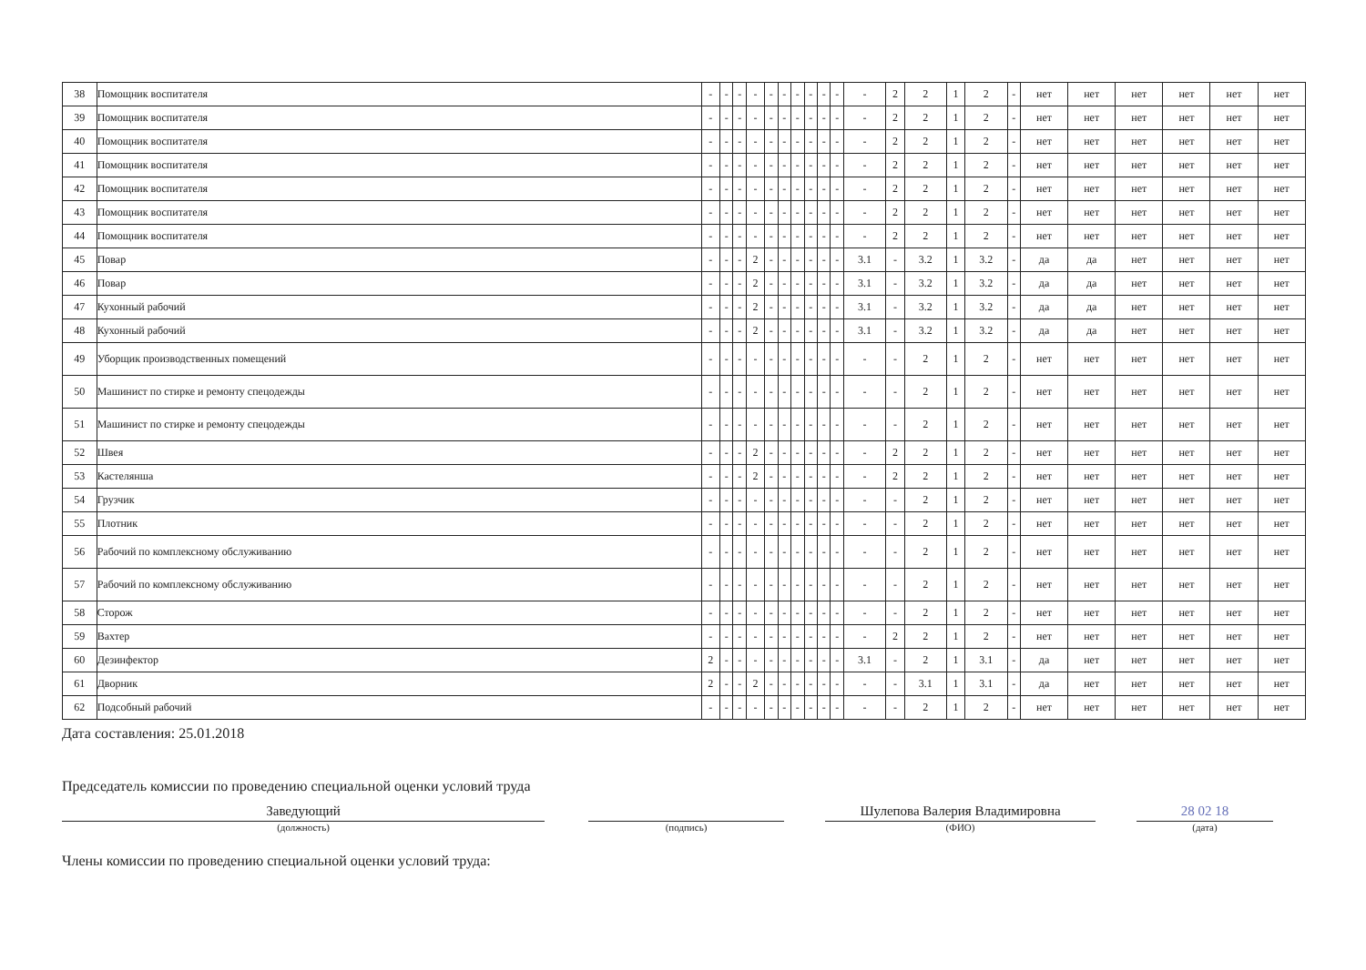| 38 | Помощник воспитателя | - | - | - | - | - | - | - | - | - | - | - | 2 | 2 | 1 | 2 | - | нет | нет | нет | нет | нет | нет |
| 39 | Помощник воспитателя | - | - | - | - | - | - | - | - | - | - | - | 2 | 2 | 1 | 2 | - | нет | нет | нет | нет | нет | нет |
| 40 | Помощник воспитателя | - | - | - | - | - | - | - | - | - | - | - | 2 | 2 | 1 | 2 | - | нет | нет | нет | нет | нет | нет |
| 41 | Помощник воспитателя | - | - | - | - | - | - | - | - | - | - | - | 2 | 2 | 1 | 2 | - | нет | нет | нет | нет | нет | нет |
| 42 | Помощник воспитателя | - | - | - | - | - | - | - | - | - | - | - | 2 | 2 | 1 | 2 | - | нет | нет | нет | нет | нет | нет |
| 43 | Помощник воспитателя | - | - | - | - | - | - | - | - | - | - | - | 2 | 2 | 1 | 2 | - | нет | нет | нет | нет | нет | нет |
| 44 | Помощник воспитателя | - | - | - | - | - | - | - | - | - | - | - | 2 | 2 | 1 | 2 | - | нет | нет | нет | нет | нет | нет |
| 45 | Повар | - | - | - | 2 | - | - | - | - | - | - | 3.1 | - | 3.2 | 1 | 3.2 | - | да | да | нет | нет | нет | нет |
| 46 | Повар | - | - | - | 2 | - | - | - | - | - | - | 3.1 | - | 3.2 | 1 | 3.2 | - | да | да | нет | нет | нет | нет |
| 47 | Кухонный рабочий | - | - | - | 2 | - | - | - | - | - | - | 3.1 | - | 3.2 | 1 | 3.2 | - | да | да | нет | нет | нет | нет |
| 48 | Кухонный рабочий | - | - | - | 2 | - | - | - | - | - | - | 3.1 | - | 3.2 | 1 | 3.2 | - | да | да | нет | нет | нет | нет |
| 49 | Уборщик производственных помещений | - | - | - | - | - | - | - | - | - | - | - | - | 2 | 1 | 2 | - | нет | нет | нет | нет | нет | нет |
| 50 | Машинист по стирке и ремонту спецодежды | - | - | - | - | - | - | - | - | - | - | - | - | 2 | 1 | 2 | - | нет | нет | нет | нет | нет | нет |
| 51 | Машинист по стирке и ремонту спецодежды | - | - | - | - | - | - | - | - | - | - | - | - | 2 | 1 | 2 | - | нет | нет | нет | нет | нет | нет |
| 52 | Швея | - | - | - | 2 | - | - | - | - | - | - | - | 2 | 2 | 1 | 2 | - | нет | нет | нет | нет | нет | нет |
| 53 | Кастелянша | - | - | - | 2 | - | - | - | - | - | - | - | 2 | 2 | 1 | 2 | - | нет | нет | нет | нет | нет | нет |
| 54 | Грузчик | - | - | - | - | - | - | - | - | - | - | - | - | 2 | 1 | 2 | - | нет | нет | нет | нет | нет | нет |
| 55 | Плотник | - | - | - | - | - | - | - | - | - | - | - | - | 2 | 1 | 2 | - | нет | нет | нет | нет | нет | нет |
| 56 | Рабочий по комплексному обслуживанию | - | - | - | - | - | - | - | - | - | - | - | - | 2 | 1 | 2 | - | нет | нет | нет | нет | нет | нет |
| 57 | Рабочий по комплексному обслуживанию | - | - | - | - | - | - | - | - | - | - | - | - | 2 | 1 | 2 | - | нет | нет | нет | нет | нет | нет |
| 58 | Сторож | - | - | - | - | - | - | - | - | - | - | - | - | 2 | 1 | 2 | - | нет | нет | нет | нет | нет | нет |
| 59 | Вахтер | - | - | - | - | - | - | - | - | - | - | - | 2 | 2 | 1 | 2 | - | нет | нет | нет | нет | нет | нет |
| 60 | Дезинфектор | 2 | - | - | - | - | - | - | - | - | - | 3.1 | - | 2 | 1 | 3.1 | - | да | нет | нет | нет | нет | нет |
| 61 | Дворник | 2 | - | - | 2 | - | - | - | - | - | - | - | - | 3.1 | 1 | 3.1 | - | да | нет | нет | нет | нет | нет |
| 62 | Подсобный рабочий | - | - | - | - | - | - | - | - | - | - | - | - | 2 | 1 | 2 | - | нет | нет | нет | нет | нет | нет |
Дата составления: 25.01.2018
Председатель комиссии по проведению специальной оценки условий труда
Заведующий
(должность)
(подпись)
Шулепова Валерия Владимировна
(ФИО)
28 02 18
(дата)
Члены комиссии по проведению специальной оценки условий труда: